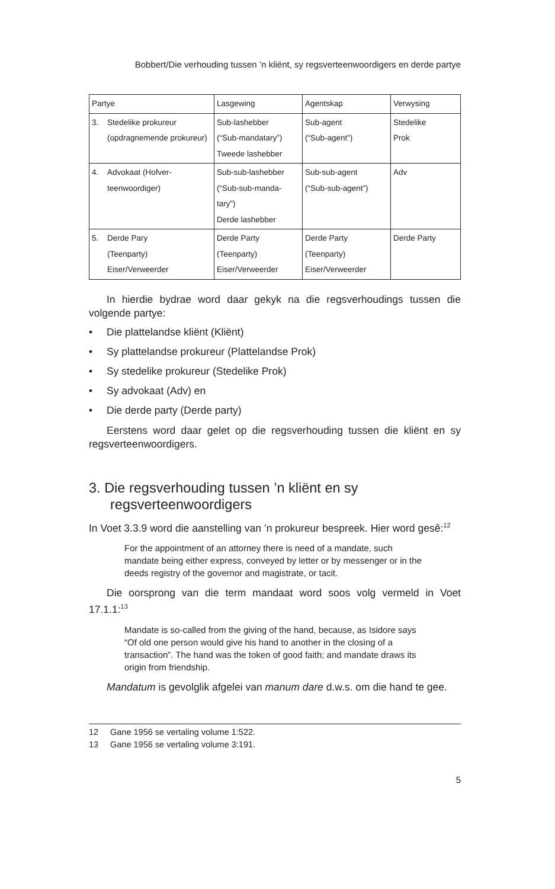Bobbert/Die verhouding tussen ’n kliënt, sy regsverteenwoordigers en derde partye
| Partye | Lasgewing | Agentskap | Verwysing |
| 3. Stedelike prokureur (opdragnemende prokureur) | Sub-lashebber (“Sub-mandatary”) Tweede lashebber | Sub-agent (“Sub-agent”) | Stedelike Prok |
| 4. Advokaat (Hofver- teenwoordiger) | Sub-sub-lashebber (“Sub-sub-manda- tary”) Derde lashebber | Sub-sub-agent (“Sub-sub-agent”) | Adv |
| 5. Derde Pary (Teenparty) Eiser/Verweerder | Derde Party (Teenparty) Eiser/Verweerder | Derde Party (Teenparty) Eiser/Verweerder | Derde Party |
In hierdie bydrae word daar gekyk na die regsverhoudings tussen die volgende partye:
• Die plattelandse kliënt (Kliënt)
• Sy plattelandse prokureur (Plattelandse Prok)
• Sy stedelike prokureur (Stedelike Prok)
• Sy advokaat (Adv) en
• Die derde party (Derde party)
Eerstens word daar gelet op die regsverhouding tussen die kliënt en sy regsverteenwoordigers.
3. Die regsverhouding tussen ’n kliënt en sy regsverteenwoordigers
In Voet 3.3.9 word die aanstelling van ’n prokureur bespreek. Hier word gesê:<sup>12</sup>
For the appointment of an attorney there is need of a mandate, such mandate being either express, conveyed by letter or by messenger or in the deeds registry of the governor and magistrate, or tacit.
Die oorsprong van die term mandaat word soos volg vermeld in Voet 17.1.1:<sup>13</sup>
Mandate is so-called from the giving of the hand, because, as Isidore says “Of old one person would give his hand to another in the closing of a transaction”. The hand was the token of good faith; and mandate draws its origin from friendship.
Mandatum is gevolglik afgelei van manum dare d.w.s. om die hand te gee.
12 Gane 1956 se vertaling volume 1:522.
13 Gane 1956 se vertaling volume 3:191.
5